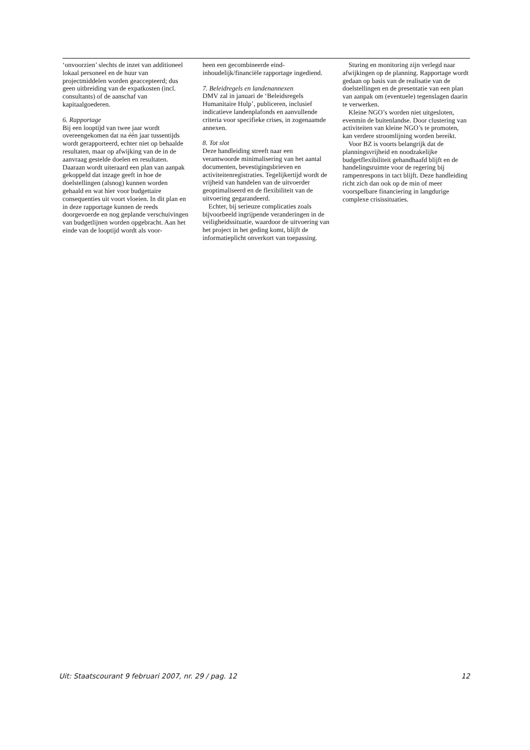‘onvoorzien’ slechts de inzet van additioneel lokaal personeel en de huur van projectmiddelen worden geaccepteerd; dus geen uitbreiding van de expatkosten (incl. consultants) of de aanschaf van kapitaalgoederen.
6. Rapportage
Bij een looptijd van twee jaar wordt overeengekomen dat na één jaar tussentijds wordt gerapporteerd, echter niet op behaalde resultaten, maar op afwijking van de in de aanvraag gestelde doelen en resultaten. Daaraan wordt uiteraard een plan van aanpak gekoppeld dat inzage geeft in hoe de doelstellingen (alsnog) kunnen worden gehaald en wat hier voor budgettaire consequenties uit voort vloeien. In dit plan en in deze rapportage kunnen de reeds doorgevoerde en nog geplande verschuivingen van budgetlijnen worden opgebracht. Aan het einde van de looptijd wordt als voor-
heen een gecombineerde eind-inhoudelijk/financiële rapportage ingediend.
7. Beleidregels en landenannexen
DMV zal in januari de ‘Beleidsregels Humanitaire Hulp’, publiceren, inclusief indicatieve landenplafonds en aanvullende criteria voor specifieke crises, in zogenaamde annexen.
8. Tot slot
Deze handleiding streeft naar een verantwoorde minimalisering van het aantal documenten, bevestigingsbrieven en activiteitenregistraties. Tegelijkertijd wordt de vrijheid van handelen van de uitvoerder geoptimaliseerd en de flexibiliteit van de uitvoering gegarandeerd.
Echter, bij serieuze complicaties zoals bijvoorbeeld ingrijpende veranderingen in de veiligheidssituatie, waardoor de uitvoering van het project in het geding komt, blijft de informatieplicht onverkort van toepassing.
Sturing en monitoring zijn verlegd naar afwijkingen op de planning. Rapportage wordt gedaan op basis van de realisatie van de doelstellingen en de presentatie van een plan van aanpak om (eventuele) tegenslagen daarin te verwerken.
Kleine NGO’s worden niet uitgesloten, evenmin de buitenlandse. Door clustering van activiteiten van kleine NGO’s te promoten, kan verdere stroomlijning worden bereikt.
Voor BZ is voorts belangrijk dat de planningsvrijheid en noodzakelijke budgetflexibiliteit gehandhaafd blijft en de handelingsruimte voor de regering bij rampenrespons in tact blijft. Deze handleiding richt zich dan ook op de min of meer voorspelbare financiering in langdurige complexe crisissituaties.
Uit: Staatscourant 9 februari 2007, nr. 29 / pag. 12 12